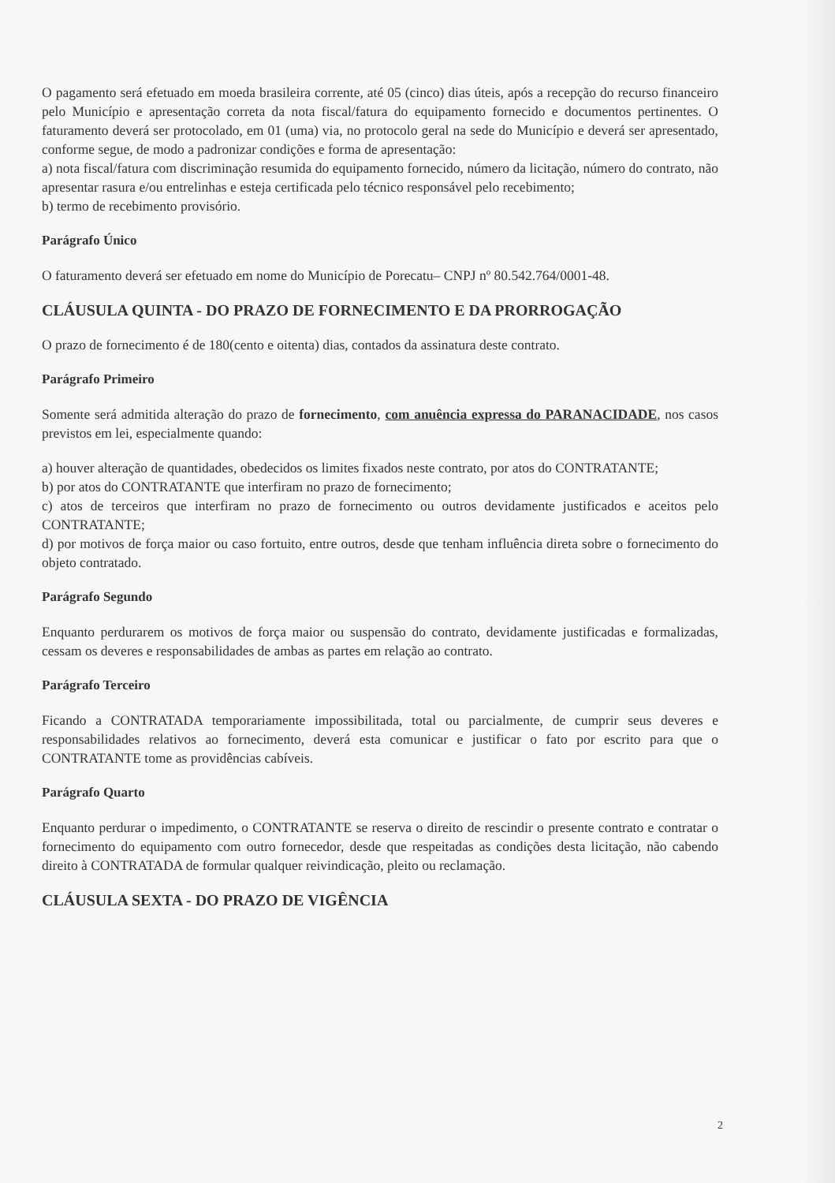O pagamento será efetuado em moeda brasileira corrente, até 05 (cinco) dias úteis, após a recepção do recurso financeiro pelo Município e apresentação correta da nota fiscal/fatura do equipamento fornecido e documentos pertinentes. O faturamento deverá ser protocolado, em 01 (uma) via, no protocolo geral na sede do Município e deverá ser apresentado, conforme segue, de modo a padronizar condições e forma de apresentação:
a) nota fiscal/fatura com discriminação resumida do equipamento fornecido, número da licitação, número do contrato, não apresentar rasura e/ou entrelinhas e esteja certificada pelo técnico responsável pelo recebimento;
b) termo de recebimento provisório.
Parágrafo Único
O faturamento deverá ser efetuado em nome do Município de Porecatu– CNPJ nº 80.542.764/0001-48.
CLÁUSULA QUINTA - DO PRAZO DE FORNECIMENTO E DA PRORROGAÇÃO
O prazo de fornecimento é de 180(cento e oitenta) dias, contados da assinatura deste contrato.
Parágrafo Primeiro
Somente será admitida alteração do prazo de fornecimento, com anuência expressa do PARANACIDADE, nos casos previstos em lei, especialmente quando:
a) houver alteração de quantidades, obedecidos os limites fixados neste contrato, por atos do CONTRATANTE;
b) por atos do CONTRATANTE que interfiram no prazo de fornecimento;
c) atos de terceiros que interfiram no prazo de fornecimento ou outros devidamente justificados e aceitos pelo CONTRATANTE;
d) por motivos de força maior ou caso fortuito, entre outros, desde que tenham influência direta sobre o fornecimento do objeto contratado.
Parágrafo Segundo
Enquanto perdurarem os motivos de força maior ou suspensão do contrato, devidamente justificadas e formalizadas, cessam os deveres e responsabilidades de ambas as partes em relação ao contrato.
Parágrafo Terceiro
Ficando a CONTRATADA temporariamente impossibilitada, total ou parcialmente, de cumprir seus deveres e responsabilidades relativos ao fornecimento, deverá esta comunicar e justificar o fato por escrito para que o CONTRATANTE tome as providências cabíveis.
Parágrafo Quarto
Enquanto perdurar o impedimento, o CONTRATANTE se reserva o direito de rescindir o presente contrato e contratar o fornecimento do equipamento com outro fornecedor, desde que respeitadas as condições desta licitação, não cabendo direito à CONTRATADA de formular qualquer reivindicação, pleito ou reclamação.
CLÁUSULA SEXTA - DO PRAZO DE VIGÊNCIA
2